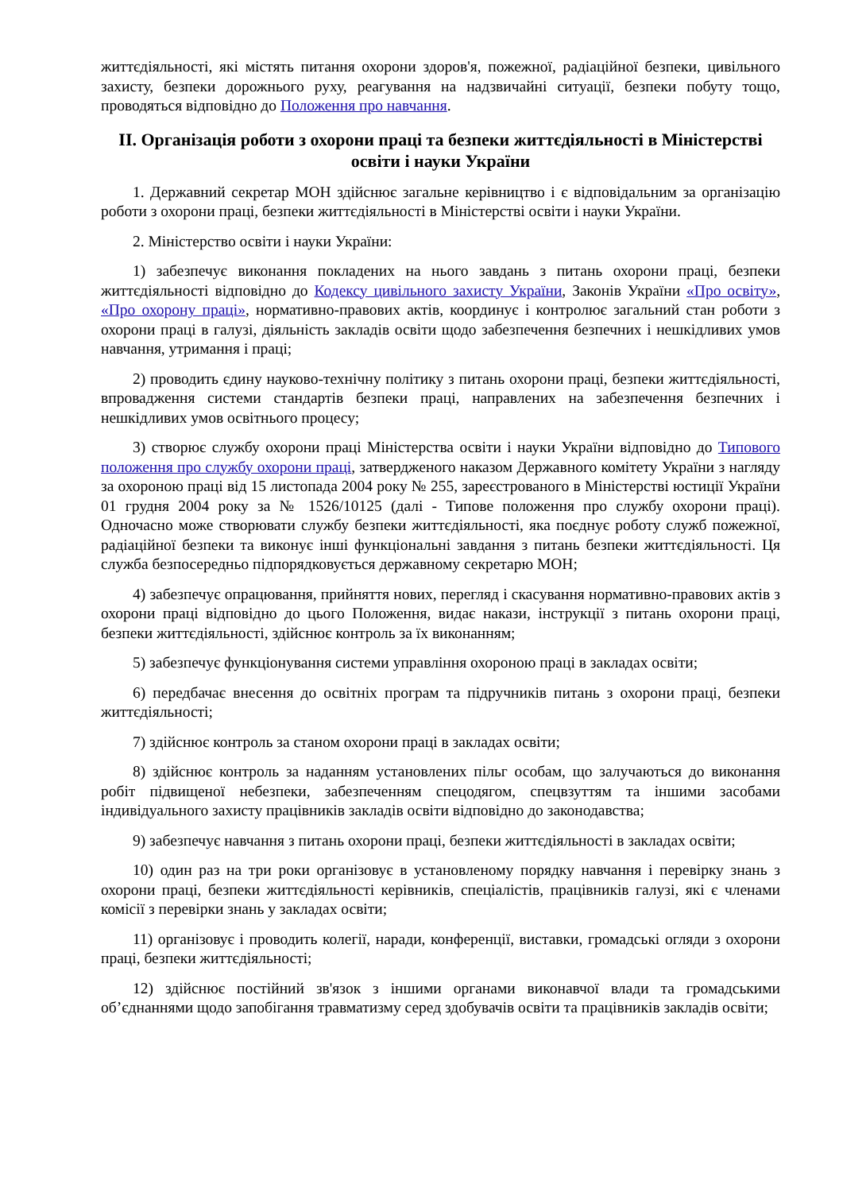життєдіяльності, які містять питання охорони здоров'я, пожежної, радіаційної безпеки, цивільного захисту, безпеки дорожнього руху, реагування на надзвичайні ситуації, безпеки побуту тощо, проводяться відповідно до Положення про навчання.
ІІ. Організація роботи з охорони праці та безпеки життєдіяльності в Міністерстві освіти і науки України
1. Державний секретар МОН здійснює загальне керівництво і є відповідальним за організацію роботи з охорони праці, безпеки життєдіяльності в Міністерстві освіти і науки України.
2. Міністерство освіти і науки України:
1) забезпечує виконання покладених на нього завдань з питань охорони праці, безпеки життєдіяльності відповідно до Кодексу цивільного захисту України, Законів України «Про освіту», «Про охорону праці», нормативно-правових актів, координує і контролює загальний стан роботи з охорони праці в галузі, діяльність закладів освіти щодо забезпечення безпечних і нешкідливих умов навчання, утримання і праці;
2) проводить єдину науково-технічну політику з питань охорони праці, безпеки життєдіяльності, впровадження системи стандартів безпеки праці, направлених на забезпечення безпечних і нешкідливих умов освітнього процесу;
3) створює службу охорони праці Міністерства освіти і науки України відповідно до Типового положення про службу охорони праці, затвердженого наказом Державного комітету України з нагляду за охороною праці від 15 листопада 2004 року № 255, зареєстрованого в Міністерстві юстиції України 01 грудня 2004 року за № 1526/10125 (далі - Типове положення про службу охорони праці). Одночасно може створювати службу безпеки життєдіяльності, яка поєднує роботу служб пожежної, радіаційної безпеки та виконує інші функціональні завдання з питань безпеки життєдіяльності. Ця служба безпосередньо підпорядковується державному секретарю МОН;
4) забезпечує опрацювання, прийняття нових, перегляд і скасування нормативно-правових актів з охорони праці відповідно до цього Положення, видає накази, інструкції з питань охорони праці, безпеки життєдіяльності, здійснює контроль за їх виконанням;
5) забезпечує функціонування системи управління охороною праці в закладах освіти;
6) передбачає внесення до освітніх програм та підручників питань з охорони праці, безпеки життєдіяльності;
7) здійснює контроль за станом охорони праці в закладах освіти;
8) здійснює контроль за наданням установлених пільг особам, що залучаються до виконання робіт підвищеної небезпеки, забезпеченням спецодягом, спецвзуттям та іншими засобами індивідуального захисту працівників закладів освіти відповідно до законодавства;
9) забезпечує навчання з питань охорони праці, безпеки життєдіяльності в закладах освіти;
10) один раз на три роки організовує в установленому порядку навчання і перевірку знань з охорони праці, безпеки життєдіяльності керівників, спеціалістів, працівників галузі, які є членами комісії з перевірки знань у закладах освіти;
11) організовує і проводить колегії, наради, конференції, виставки, громадські огляди з охорони праці, безпеки життєдіяльності;
12) здійснює постійний зв'язок з іншими органами виконавчої влади та громадськими об’єднаннями щодо запобігання травматизму серед здобувачів освіти та працівників закладів освіти;